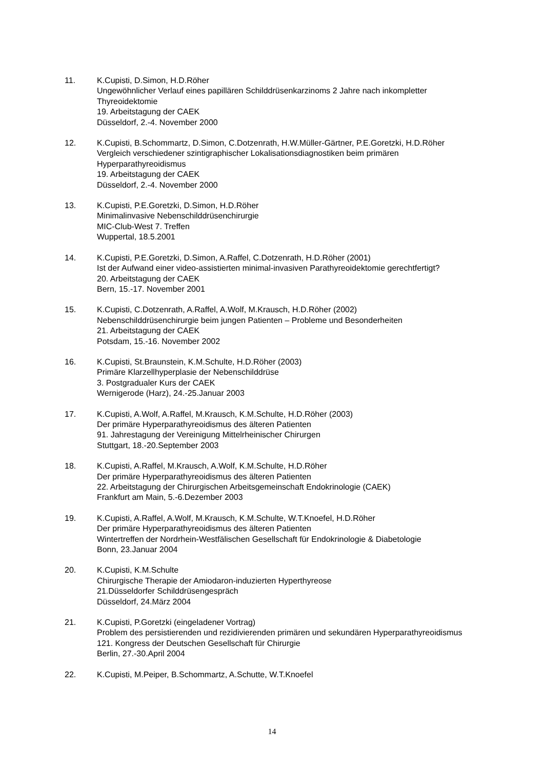11. K.Cupisti, D.Simon, H.D.Röher
Ungewöhnlicher Verlauf eines papillären Schilddrüsenkarzinoms 2 Jahre nach inkompletter Thyreoidektomie
19. Arbeitstagung der CAEK
Düsseldorf, 2.-4. November 2000
12. K.Cupisti, B.Schommartz, D.Simon, C.Dotzenrath, H.W.Müller-Gärtner, P.E.Goretzki, H.D.Röher
Vergleich verschiedener szintigraphischer Lokalisationsdiagnostiken beim primären Hyperparathyreoidismus
19. Arbeitstagung der CAEK
Düsseldorf, 2.-4. November 2000
13. K.Cupisti, P.E.Goretzki, D.Simon, H.D.Röher
Minimalinvasive Nebenschilddrüsenchirurgie
MIC-Club-West 7. Treffen
Wuppertal, 18.5.2001
14. K.Cupisti, P.E.Goretzki, D.Simon, A.Raffel, C.Dotzenrath, H.D.Röher (2001)
Ist der Aufwand einer video-assistierten minimal-invasiven Parathyreoidektomie gerechtfertigt?
20. Arbeitstagung der CAEK
Bern, 15.-17. November 2001
15. K.Cupisti, C.Dotzenrath, A.Raffel, A.Wolf, M.Krausch, H.D.Röher (2002)
Nebenschilddrüsenchirurgie beim jungen Patienten – Probleme und Besonderheiten
21. Arbeitstagung der CAEK
Potsdam, 15.-16. November 2002
16. K.Cupisti, St.Braunstein, K.M.Schulte, H.D.Röher (2003)
Primäre Klarzellhyperplasie der Nebenschilddrüse
3. Postgradualer Kurs der CAEK
Wernigerode (Harz), 24.-25.Januar 2003
17. K.Cupisti, A.Wolf, A.Raffel, M.Krausch, K.M.Schulte, H.D.Röher (2003)
Der primäre Hyperparathyreoidismus des älteren Patienten
91. Jahrestagung der Vereinigung Mittelrheinischer Chirurgen
Stuttgart, 18.-20.September 2003
18. K.Cupisti, A.Raffel, M.Krausch, A.Wolf, K.M.Schulte, H.D.Röher
Der primäre Hyperparathyreoidismus des älteren Patienten
22. Arbeitstagung der Chirurgischen Arbeitsgemeinschaft Endokrinologie (CAEK)
Frankfurt am Main, 5.-6.Dezember 2003
19. K.Cupisti, A.Raffel, A.Wolf, M.Krausch, K.M.Schulte, W.T.Knoefel, H.D.Röher
Der primäre Hyperparathyreoidismus des älteren Patienten
Wintertreffen der Nordrhein-Westfälischen Gesellschaft für Endokrinologie & Diabetologie
Bonn, 23.Januar 2004
20. K.Cupisti, K.M.Schulte
Chirurgische Therapie der Amiodaron-induzierten Hyperthyreose
21.Düsseldorfer Schilddrüsengespräch
Düsseldorf, 24.März 2004
21. K.Cupisti, P.Goretzki (eingeladener Vortrag)
Problem des persistierenden und rezidivierenden primären und sekundären Hyperparathyreoidismus
121. Kongress der Deutschen Gesellschaft für Chirurgie
Berlin, 27.-30.April 2004
22. K.Cupisti, M.Peiper, B.Schommartz, A.Schutte, W.T.Knoefel
14